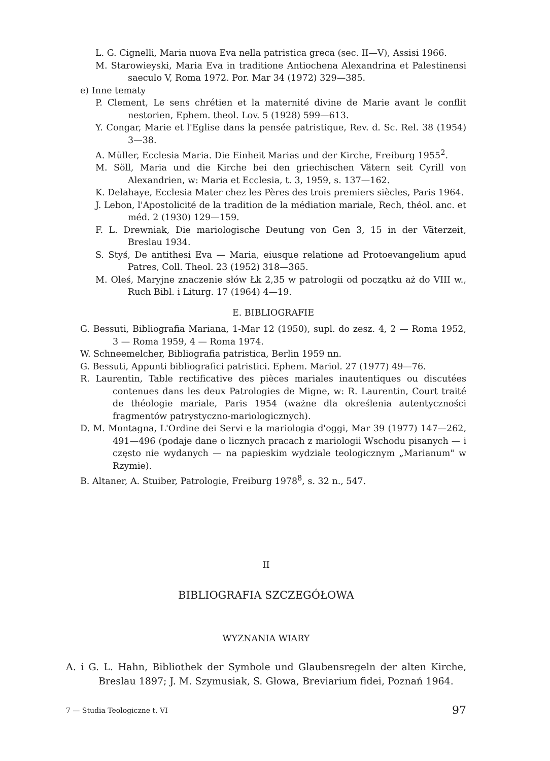L. G. Cignelli, Maria nuova Eva nella patristica greca (sec. II—V), Assisi 1966.
M. Starowieyski, Maria Eva in traditione Antiochena Alexandrina et Palestinensi saeculo V, Roma 1972. Por. Mar 34 (1972) 329—385.
e) Inne tematy
P. Clement, Le sens chrétien et la maternité divine de Marie avant le conflit nestorien, Ephem. theol. Lov. 5 (1928) 599—613.
Y. Congar, Marie et l'Eglise dans la pensée patristique, Rev. d. Sc. Rel. 38 (1954) 3—38.
A. Müller, Ecclesia Maria. Die Einheit Marias und der Kirche, Freiburg 1955<sup>2</sup>.
M. Söll, Maria und die Kirche bei den griechischen Vätern seit Cyrill von Alexandrien, w: Maria et Ecclesia, t. 3, 1959, s. 137—162.
K. Delahaye, Ecclesia Mater chez les Pères des trois premiers siècles, Paris 1964.
J. Lebon, l'Apostolicité de la tradition de la médiation mariale, Rech, théol. anc. et méd. 2 (1930) 129—159.
F. L. Drewniak, Die mariologische Deutung von Gen 3, 15 in der Väterzeit, Breslau 1934.
S. Styś, De antithesi Eva — Maria, eiusque relatione ad Protoevangelium apud Patres, Coll. Theol. 23 (1952) 318—365.
M. Oleś, Maryjne znaczenie słów Łk 2,35 w patrologii od początku aż do VIII w., Ruch Bibl. i Liturg. 17 (1964) 4—19.
E. BIBLIOGRAFIE
G. Bessuti, Bibliografia Mariana, 1-Mar 12 (1950), supl. do zesz. 4, 2 — Roma 1952, 3 — Roma 1959, 4 — Roma 1974.
W. Schneemelcher, Bibliografia patristica, Berlin 1959 nn.
G. Bessuti, Appunti bibliografici patristici. Ephem. Mariol. 27 (1977) 49—76.
R. Laurentin, Table rectificative des pièces mariales inautentiques ou discutées contenues dans les deux Patrologies de Migne, w: R. Laurentin, Court traité de théologie mariale, Paris 1954 (ważne dla określenia autentyczności fragmentów patrystyczno-mariologicznych).
D. M. Montagna, L'Ordine dei Servi e la mariologia d'oggi, Mar 39 (1977) 147—262, 491—496 (podaje dane o licznych pracach z mariologii Wschodu pisanych — i często nie wydanych — na papieskim wydziale teologicznym „Marianum" w Rzymie).
B. Altaner, A. Stuiber, Patrologie, Freiburg 1978<sup>8</sup>, s. 32 n., 547.
II
BIBLIOGRAFIA SZCZEGÓŁOWA
WYZNANIA WIARY
A. i G. L. Hahn, Bibliothek der Symbole und Glaubensregeln der alten Kirche, Breslau 1897; J. M. Szymusiak, S. Głowa, Breviarium fidei, Poznań 1964.
7 — Studia Teologiczne t. VI 97